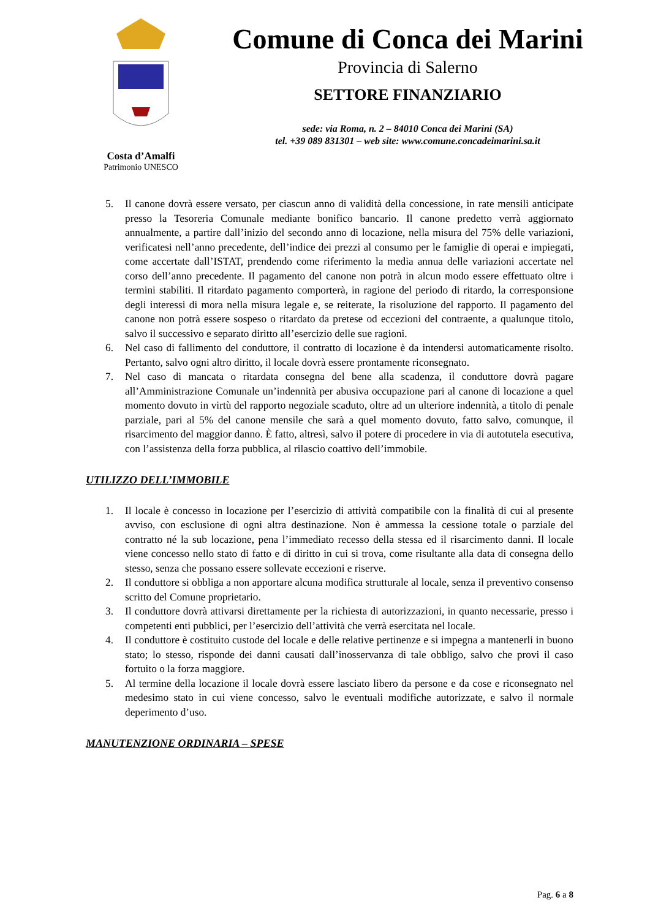Costa d’Amalfi
Patrimonio UNESCO
Comune di Conca dei Marini
Provincia di Salerno
SETTORE FINANZIARIO
sede: via Roma, n. 2 – 84010 Conca dei Marini (SA)
tel. +39 089 831301 – web site: www.comune.concadeimarini.sa.it
5. Il canone dovrà essere versato, per ciascun anno di validità della concessione, in rate mensili anticipate presso la Tesoreria Comunale mediante bonifico bancario. Il canone predetto verrà aggiornato annualmente, a partire dall’inizio del secondo anno di locazione, nella misura del 75% delle variazioni, verificatesi nell’anno precedente, dell’indice dei prezzi al consumo per le famiglie di operai e impiegati, come accertate dall’ISTAT, prendendo come riferimento la media annua delle variazioni accertate nel corso dell’anno precedente. Il pagamento del canone non potrà in alcun modo essere effettuato oltre i termini stabiliti. Il ritardato pagamento comporterà, in ragione del periodo di ritardo, la corresponsione degli interessi di mora nella misura legale e, se reiterate, la risoluzione del rapporto. Il pagamento del canone non potrà essere sospeso o ritardato da pretese od eccezioni del contraente, a qualunque titolo, salvo il successivo e separato diritto all’esercizio delle sue ragioni.
6. Nel caso di fallimento del conduttore, il contratto di locazione è da intendersi automaticamente risolto. Pertanto, salvo ogni altro diritto, il locale dovrà essere prontamente riconsegnato.
7. Nel caso di mancata o ritardata consegna del bene alla scadenza, il conduttore dovrà pagare all’Amministrazione Comunale un’indennità per abusiva occupazione pari al canone di locazione a quel momento dovuto in virtù del rapporto negoziale scaduto, oltre ad un ulteriore indennità, a titolo di penale parziale, pari al 5% del canone mensile che sarà a quel momento dovuto, fatto salvo, comunque, il risarcimento del maggior danno. È fatto, altresì, salvo il potere di procedere in via di autotutela esecutiva, con l’assistenza della forza pubblica, al rilascio coattivo dell’immobile.
UTILIZZO DELL’IMMOBILE
1. Il locale è concesso in locazione per l’esercizio di attività compatibile con la finalità di cui al presente avviso, con esclusione di ogni altra destinazione. Non è ammessa la cessione totale o parziale del contratto né la sub locazione, pena l’immediato recesso della stessa ed il risarcimento danni. Il locale viene concesso nello stato di fatto e di diritto in cui si trova, come risultante alla data di consegna dello stesso, senza che possano essere sollevate eccezioni e riserve.
2. Il conduttore si obbliga a non apportare alcuna modifica strutturale al locale, senza il preventivo consenso scritto del Comune proprietario.
3. Il conduttore dovrà attivarsi direttamente per la richiesta di autorizzazioni, in quanto necessarie, presso i competenti enti pubblici, per l’esercizio dell’attività che verrà esercitata nel locale.
4. Il conduttore è costituito custode del locale e delle relative pertinenze e si impegna a mantenerli in buono stato; lo stesso, risponde dei danni causati dall’inosservanza di tale obbligo, salvo che provi il caso fortuito o la forza maggiore.
5. Al termine della locazione il locale dovrà essere lasciato libero da persone e da cose e riconsegnato nel medesimo stato in cui viene concesso, salvo le eventuali modifiche autorizzate, e salvo il normale deperimento d’uso.
MANUTENZIONE ORDINARIA – SPESE
Pag. 6 a 8